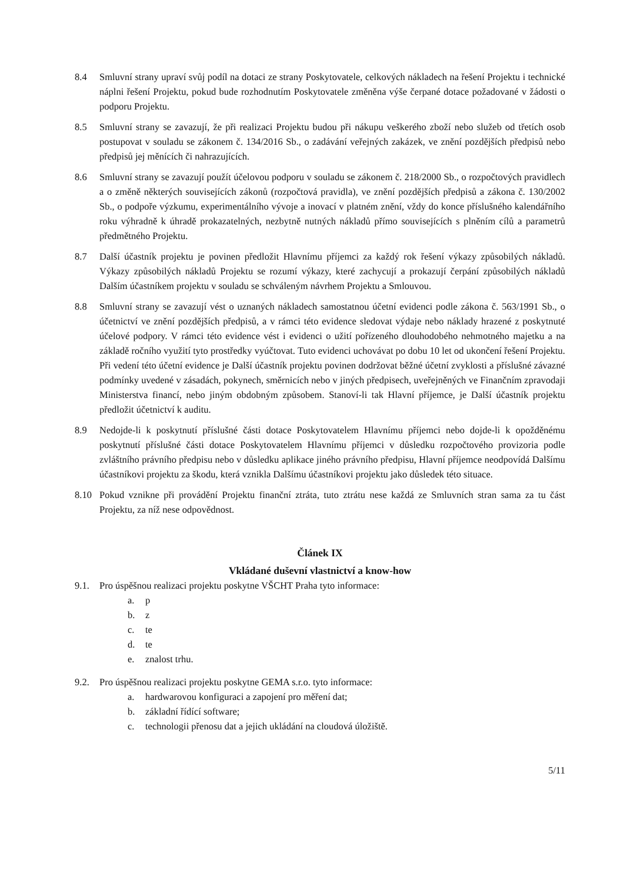8.4 Smluvní strany upraví svůj podíl na dotaci ze strany Poskytovatele, celkových nákladech na řešení Projektu i technické náplni řešení Projektu, pokud bude rozhodnutím Poskytovatele změněna výše čerpané dotace požadované v žádosti o podporu Projektu.
8.5 Smluvní strany se zavazují, že při realizaci Projektu budou při nákupu veškerého zboží nebo služeb od třetích osob postupovat v souladu se zákonem č. 134/2016 Sb., o zadávání veřejných zakázek, ve znění pozdějších předpisů nebo předpisů jej měnících či nahrazujících.
8.6 Smluvní strany se zavazují použít účelovou podporu v souladu se zákonem č. 218/2000 Sb., o rozpočtových pravidlech a o změně některých souvisejících zákonů (rozpočtová pravidla), ve znění pozdějších předpisů a zákona č. 130/2002 Sb., o podpoře výzkumu, experimentálního vývoje a inovací v platném znění, vždy do konce příslušného kalendářního roku výhradně k úhradě prokazatelných, nezbytně nutných nákladů přímo souvisejících s plněním cílů a parametrů předmětného Projektu.
8.7 Další účastník projektu je povinen předložit Hlavnímu příjemci za každý rok řešení výkazy způsobilých nákladů. Výkazy způsobilých nákladů Projektu se rozumí výkazy, které zachycují a prokazují čerpání způsobilých nákladů Dalším účastníkem projektu v souladu se schváleným návrhem Projektu a Smlouvou.
8.8 Smluvní strany se zavazují vést o uznaných nákladech samostatnou účetní evidenci podle zákona č. 563/1991 Sb., o účetnictví ve znění pozdějších předpisů, a v rámci této evidence sledovat výdaje nebo náklady hrazené z poskytnuté účelové podpory. V rámci této evidence vést i evidenci o užití pořízeného dlouhodobého nehmotného majetku a na základě ročního využití tyto prostředky vyúčtovat. Tuto evidenci uchovávat po dobu 10 let od ukončení řešení Projektu. Při vedení této účetní evidence je Další účastník projektu povinen dodržovat běžné účetní zvyklosti a příslušné závazné podmínky uvedené v zásadách, pokynech, směrnicích nebo v jiných předpisech, uveřejněných ve Finančním zpravodaji Ministerstva financí, nebo jiným obdobným způsobem. Stanoví-li tak Hlavní příjemce, je Další účastník projektu předložit účetnictví k auditu.
8.9 Nedojde-li k poskytnutí příslušné části dotace Poskytovatelem Hlavnímu příjemci nebo dojde-li k opožděnému poskytnutí příslušné části dotace Poskytovatelem Hlavnímu příjemci v důsledku rozpočtového provizoria podle zvláštního právního předpisu nebo v důsledku aplikace jiného právního předpisu, Hlavní příjemce neodpovídá Dalšímu účastníkovi projektu za škodu, která vznikla Dalšímu účastníkovi projektu jako důsledek této situace.
8.10 Pokud vznikne při provádění Projektu finanční ztráta, tuto ztrátu nese každá ze Smluvních stran sama za tu část Projektu, za níž nese odpovědnost.
Článek IX
Vkládané duševní vlastnictví a know-how
9.1. Pro úspěšnou realizaci projektu poskytne VŠCHT Praha tyto informace:
a. p
b. z
c. te
d. te
e. znalost trhu.
9.2. Pro úspěšnou realizaci projektu poskytne GEMA s.r.o. tyto informace:
a. hardwarovou konfiguraci a zapojení pro měření dat;
b. základní řídící software;
c. technologii přenosu dat a jejich ukládání na cloudová úložiště.
5/11